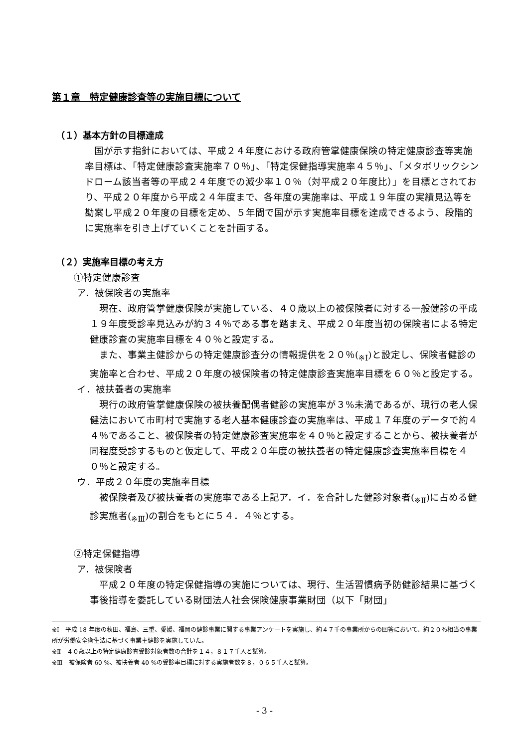第１章　特定健康診査等の実施目標について
（１）基本方針の目標達成
国が示す指針においては、平成２４年度における政府管掌健康保険の特定健康診査等実施率目標は、「特定健康診査実施率７０％」、「特定保健指導実施率４５％」、「メタボリックシンドローム該当者等の平成２４年度での減少率１０％（対平成２０年度比）」を目標とされており、平成２０年度から平成２４年度まで、各年度の実施率は、平成１９年度の実績見込等を勘案し平成２０年度の目標を定め、５年間で国が示す実施率目標を達成できるよう、段階的に実施率を引き上げていくことを計画する。
（２）実施率目標の考え方
①特定健康診査
ア．被保険者の実施率
現在、政府管掌健康保険が実施している、４０歳以上の被保険者に対する一般健診の平成１９年度受診率見込みが約３４％である事を踏まえ、平成２０年度当初の保険者による特定健康診査の実施率目標を４０％と設定する。
また、事業主健診からの特定健康診査分の情報提供を２０％(<sub>※Ⅰ</sub>)と設定し、保険者健診の実施率と合わせ、平成２０年度の被保険者の特定健康診査実施率目標を６０％と設定する。
イ．被扶養者の実施率
現行の政府管掌健康保険の被扶養配偶者健診の実施率が３%未満であるが、現行の老人保健法において市町村で実施する老人基本健康診査の実施率は、平成１７年度のデータで約４４％であること、被保険者の特定健康診査実施率を４０％と設定することから、被扶養者が同程度受診するものと仮定して、平成２０年度の被扶養者の特定健康診査実施率目標を４０％と設定する。
ウ．平成２０年度の実施率目標
被保険者及び被扶養者の実施率である上記ア．イ．を合計した健診対象者(<sub>※Ⅱ</sub>)に占める健診実施者(<sub>※Ⅲ</sub>)の割合をもとに５４．４％とする。
②特定保健指導
ア．被保険者
平成２０年度の特定保健指導の実施については、現行、生活習慣病予防健診結果に基づく事後指導を委託している財団法人社会保険健康事業財団（以下「財団」
※Ⅰ　平成 18 年度の秋田、福島、三重、愛媛、福岡の健診事業に関する事業アンケートを実施し、約４７千の事業所からの回答において、約２０％相当の事業所が労働安全衛生法に基づく事業主健診を実施していた。
※Ⅱ　４０歳以上の特定健康診査受診対象者数の合計を１４，８１７千人と試算。
※Ⅲ　被保険者 60 %、被扶養者 40 %の受診率目標に対する実施者数を８，０６５千人と試算。
- 3 -